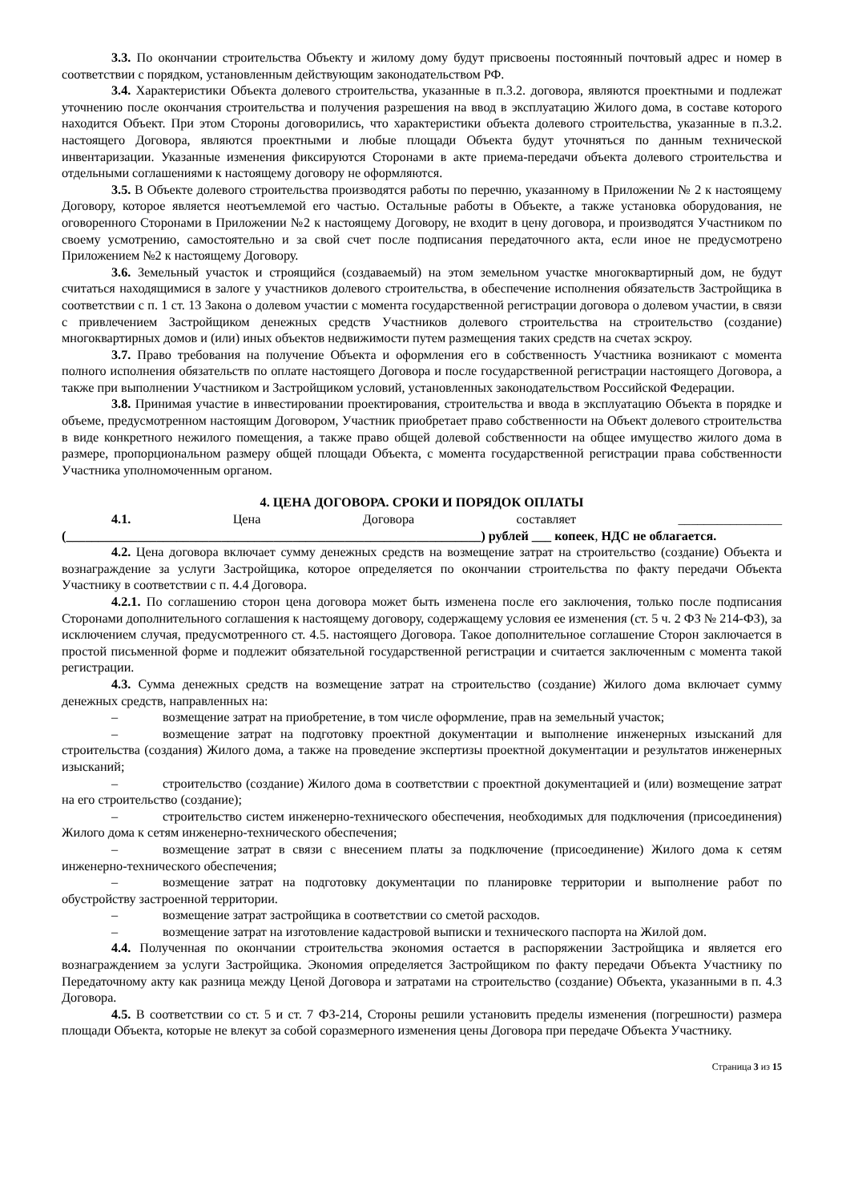3.3. По окончании строительства Объекту и жилому дому будут присвоены постоянный почтовый адрес и номер в соответствии с порядком, установленным действующим законодательством РФ.
3.4. Характеристики Объекта долевого строительства, указанные в п.3.2. договора, являются проектными и подлежат уточнению после окончания строительства и получения разрешения на ввод в эксплуатацию Жилого дома, в составе которого находится Объект. При этом Стороны договорились, что характеристики объекта долевого строительства, указанные в п.3.2. настоящего Договора, являются проектными и любые площади Объекта будут уточняться по данным технической инвентаризации. Указанные изменения фиксируются Сторонами в акте приема-передачи объекта долевого строительства и отдельными соглашениями к настоящему договору не оформляются.
3.5. В Объекте долевого строительства производятся работы по перечню, указанному в Приложении № 2 к настоящему Договору, которое является неотъемлемой его частью. Остальные работы в Объекте, а также установка оборудования, не оговоренного Сторонами в Приложении №2 к настоящему Договору, не входит в цену договора, и производятся Участником по своему усмотрению, самостоятельно и за свой счет после подписания передаточного акта, если иное не предусмотрено Приложением №2 к настоящему Договору.
3.6. Земельный участок и строящийся (создаваемый) на этом земельном участке многоквартирный дом, не будут считаться находящимися в залоге у участников долевого строительства, в обеспечение исполнения обязательств Застройщика в соответствии с п. 1 ст. 13 Закона о долевом участии с момента государственной регистрации договора о долевом участии, в связи с привлечением Застройщиком денежных средств Участников долевого строительства на строительство (создание) многоквартирных домов и (или) иных объектов недвижимости путем размещения таких средств на счетах эскроу.
3.7. Право требования на получение Объекта и оформления его в собственность Участника возникают с момента полного исполнения обязательств по оплате настоящего Договора и после государственной регистрации настоящего Договора, а также при выполнении Участником и Застройщиком условий, установленных законодательством Российской Федерации.
3.8. Принимая участие в инвестировании проектирования, строительства и ввода в эксплуатацию Объекта в порядке и объеме, предусмотренном настоящим Договором, Участник приобретает право собственности на Объект долевого строительства в виде конкретного нежилого помещения, а также право общей долевой собственности на общее имущество жилого дома в размере, пропорциональном размеру общей площади Объекта, с момента государственной регистрации права собственности Участника уполномоченным органом.
4. ЦЕНА ДОГОВОРА. СРОКИ И ПОРЯДОК ОПЛАТЫ
4.1. Цена Договора составляет ________________ (________________________________________________________________) рублей ___ копеек, НДС не облагается.
4.2. Цена договора включает сумму денежных средств на возмещение затрат на строительство (создание) Объекта и вознаграждение за услуги Застройщика, которое определяется по окончании строительства по факту передачи Объекта Участнику в соответствии с п. 4.4 Договора.
4.2.1. По соглашению сторон цена договора может быть изменена после его заключения, только после подписания Сторонами дополнительного соглашения к настоящему договору, содержащему условия ее изменения (ст. 5 ч. 2 ФЗ № 214-ФЗ), за исключением случая, предусмотренного ст. 4.5. настоящего Договора. Такое дополнительное соглашение Сторон заключается в простой письменной форме и подлежит обязательной государственной регистрации и считается заключенным с момента такой регистрации.
4.3. Сумма денежных средств на возмещение затрат на строительство (создание) Жилого дома включает сумму денежных средств, направленных на:
– возмещение затрат на приобретение, в том числе оформление, прав на земельный участок;
– возмещение затрат на подготовку проектной документации и выполнение инженерных изысканий для строительства (создания) Жилого дома, а также на проведение экспертизы проектной документации и результатов инженерных изысканий;
– строительство (создание) Жилого дома в соответствии с проектной документацией и (или) возмещение затрат на его строительство (создание);
– строительство систем инженерно-технического обеспечения, необходимых для подключения (присоединения) Жилого дома к сетям инженерно-технического обеспечения;
– возмещение затрат в связи с внесением платы за подключение (присоединение) Жилого дома к сетям инженерно-технического обеспечения;
– возмещение затрат на подготовку документации по планировке территории и выполнение работ по обустройству застроенной территории.
– возмещение затрат застройщика в соответствии со сметой расходов.
– возмещение затрат на изготовление кадастровой выписки и технического паспорта на Жилой дом.
4.4. Полученная по окончании строительства экономия остается в распоряжении Застройщика и является его вознаграждением за услуги Застройщика. Экономия определяется Застройщиком по факту передачи Объекта Участнику по Передаточному акту как разница между Ценой Договора и затратами на строительство (создание) Объекта, указанными в п. 4.3 Договора.
4.5. В соответствии со ст. 5 и ст. 7 ФЗ-214, Стороны решили установить пределы изменения (погрешности) размера площади Объекта, которые не влекут за собой соразмерного изменения цены Договора при передаче Объекта Участнику.
Страница 3 из 15